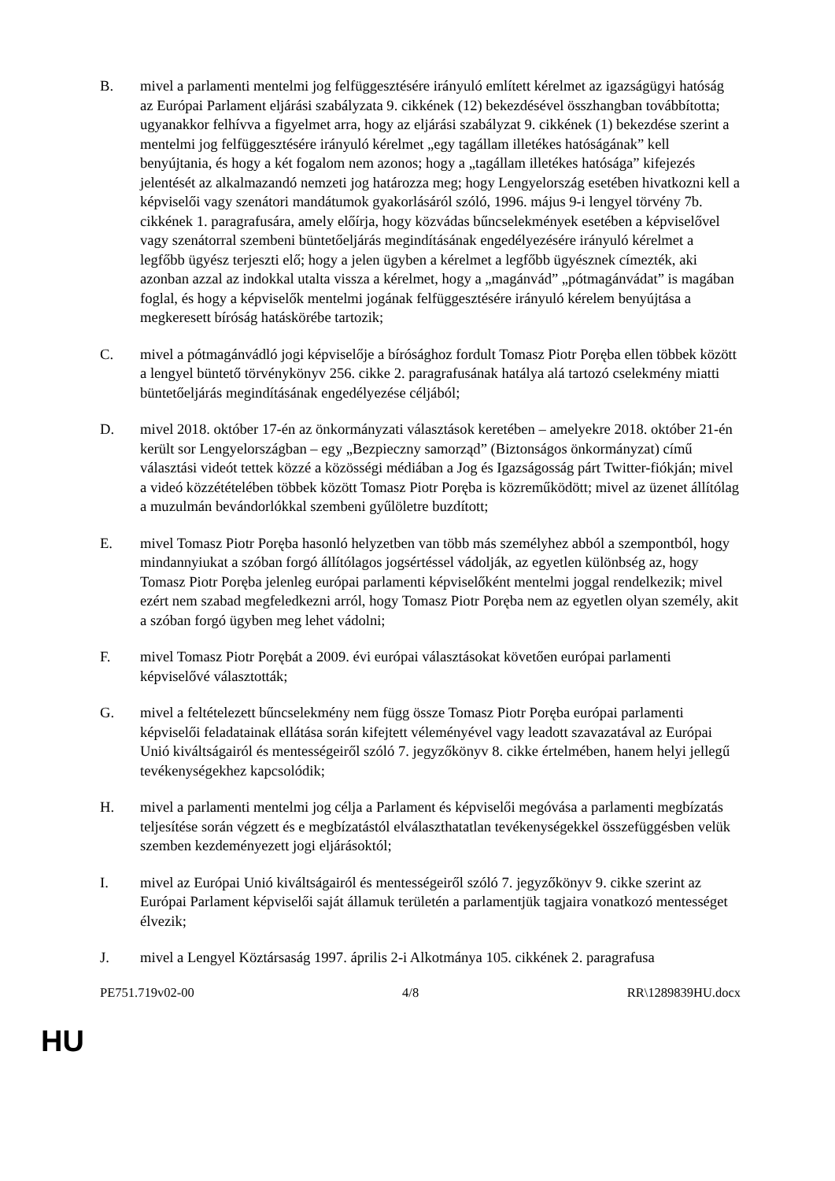B. mivel a parlamenti mentelmi jog felfüggesztésére irányuló említett kérelmet az igazságügyi hatóság az Európai Parlament eljárási szabályzata 9. cikkének (12) bekezdésével összhangban továbbította; ugyanakkor felhívva a figyelmet arra, hogy az eljárási szabályzat 9. cikkének (1) bekezdése szerint a mentelmi jog felfüggesztésére irányuló kérelmet „egy tagállam illetékes hatóságának” kell benyújtania, és hogy a két fogalom nem azonos; hogy a „tagállam illetékes hatósága” kifejezés jelentését az alkalmazandó nemzeti jog határozza meg; hogy Lengyelország esetében hivatkozni kell a képviselői vagy szenátori mandátumok gyakorlásáról szóló, 1996. május 9-i lengyel törvény 7b. cikkének 1. paragrafusára, amely előírja, hogy közvádas bűncselekmények esetében a képviselővel vagy szenátorral szembeni büntetőeljárás megindításának engedélyezésére irányuló kérelmet a legfőbb ügyész terjeszti elő; hogy a jelen ügyben a kérelmet a legfőbb ügyésznek címezték, aki azonban azzal az indokkal utalta vissza a kérelmet, hogy a „magánvád” „pótmagánvádat” is magában foglal, és hogy a képviselők mentelmi jogának felfüggesztésére irányuló kérelem benyújtása a megkeresett bíróság hatáskörébe tartozik;
C. mivel a pótmagánvádló jogi képviselője a bírósághoz fordult Tomasz Piotr Poręba ellen többek között a lengyel büntető törvénykönyv 256. cikke 2. paragrafusának hatálya alá tartozó cselekmény miatti büntetőeljárás megindításának engedélyezése céljából;
D. mivel 2018. október 17-én az önkormányzati választások keretében – amelyekre 2018. október 21-én került sor Lengyelországban – egy „Bezpieczny samorząd” (Biztonságos önkormányzat) című választási videót tettek közzé a közösségi médiában a Jog és Igazságosság párt Twitter-fiókján; mivel a videó közzétételében többek között Tomasz Piotr Poręba is közreműködött; mivel az üzenet állítólag a muzulmán bevándorlókkal szembeni gyűlöletre buzdított;
E. mivel Tomasz Piotr Poręba hasonló helyzetben van több más személyhez abból a szempontból, hogy mindannyiukat a szóban forgó állítólagos jogsértéssel vádolják, az egyetlen különbség az, hogy Tomasz Piotr Poręba jelenleg európai parlamenti képviselőként mentelmi joggal rendelkezik; mivel ezért nem szabad megfeledkezni arról, hogy Tomasz Piotr Poręba nem az egyetlen olyan személy, akit a szóban forgó ügyben meg lehet vádolni;
F. mivel Tomasz Piotr Porębát a 2009. évi európai választásokat követően európai parlamenti képviselővé választották;
G. mivel a feltételezett bűncselekmény nem függ össze Tomasz Piotr Poręba európai parlamenti képviselői feladatainak ellátása során kifejtett véleményével vagy leadott szavazatával az Európai Unió kiváltságairól és mentességeiről szóló 7. jegyzőkönyv 8. cikke értelmében, hanem helyi jellegű tevékenységekhez kapcsolódik;
H. mivel a parlamenti mentelmi jog célja a Parlament és képviselői megóvása a parlamenti megbízatás teljesítése során végzett és e megbízatástól elválaszthatatlan tevékenységekkel összefüggésben velük szemben kezdeményezett jogi eljárásoktól;
I. mivel az Európai Unió kiváltságairól és mentességeiről szóló 7. jegyzőkönyv 9. cikke szerint az Európai Parlament képviselői saját államuk területén a parlamentjük tagjaira vonatkozó mentességet élvezik;
J. mivel a Lengyel Köztársaság 1997. április 2-i Alkotmánya 105. cikkének 2. paragrafusa
PE751.719v02-00 4/8 RR\1289839HU.docx
HU